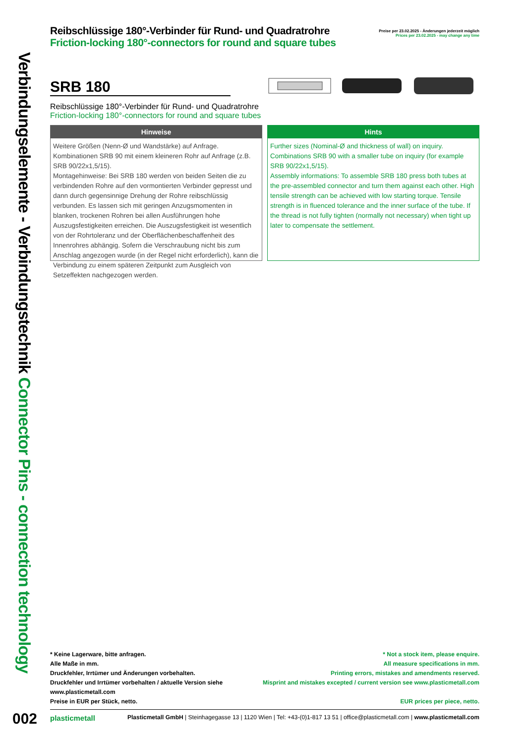Verbindungselemente - Verbindungstechnik Connector Pins - connection technology
Reibschlüssige 180°-Verbinder für Rund- und Quadratrohre
Friction-locking 180°-connectors for round and square tubes
Preise per 23.02.2025 - Änderungen jederzeit möglich
Prices per 23.02.2025 - may change any time
SRB 180
Reibschlüssige 180°-Verbinder für Rund- und Quadratrohre
Friction-locking 180°-connectors for round and square tubes
Hinweise
Weitere Größen (Nenn-Ø und Wandstärke) auf Anfrage.
Kombinationen SRB 90 mit einem kleineren Rohr auf Anfrage (z.B. SRB 90/22x1,5/15).
Montagehinweise: Bei SRB 180 werden von beiden Seiten die zu verbindenden Rohre auf den vormontierten Verbinder gepresst und dann durch gegensinnige Drehung der Rohre reibschlüssig verbunden. Es lassen sich mit geringen Anzugsmomenten in blanken, trockenen Rohren bei allen Ausführungen hohe Auszugsfestigkeiten erreichen. Die Auszugsfestigkeit ist wesentlich von der Rohrtoleranz und der Oberflächenbeschaffenheit des Innenrohres abhängig. Sofern die Verschraubung nicht bis zum Anschlag angezogen wurde (in der Regel nicht erforderlich), kann die Verbindung zu einem späteren Zeitpunkt zum Ausgleich von Setzeffekten nachgezogen werden.
Hints
Further sizes (Nominal-Ø and thickness of wall) on inquiry.
Combinations SRB 90 with a smaller tube on inquiry (for example SRB 90/22x1,5/15).
Assembly informations: To assemble SRB 180 press both tubes at the pre-assembled connector and turn them against each other. High tensile strength can be achieved with low starting torque. Tensile strength is in fluenced tolerance and the inner surface of the tube. If the thread is not fully tighten (normally not necessary) when tight up later to compensate the settlement.
* Keine Lagerware, bitte anfragen.
Alle Maße in mm.
Druckfehler, Irrtümer und Änderungen vorbehalten.
Druckfehler und Irrtümer vorbehalten / aktuelle Version siehe
www.plasticmetall.com
Preise in EUR per Stück, netto.
* Not a stock item, please enquire.
All measure specifications in mm.
Printing errors, mistakes and amendments reserved.
Misprint and mistakes excepted / current version see www.plasticmetall.com
EUR prices per piece, netto.
002
plasticmetall
Plasticmetall GmbH | Steinhagegasse 13 | 1120 Wien | Tel: +43-(0)1-817 13 51 | office@plasticmetall.com | www.plasticmetall.com